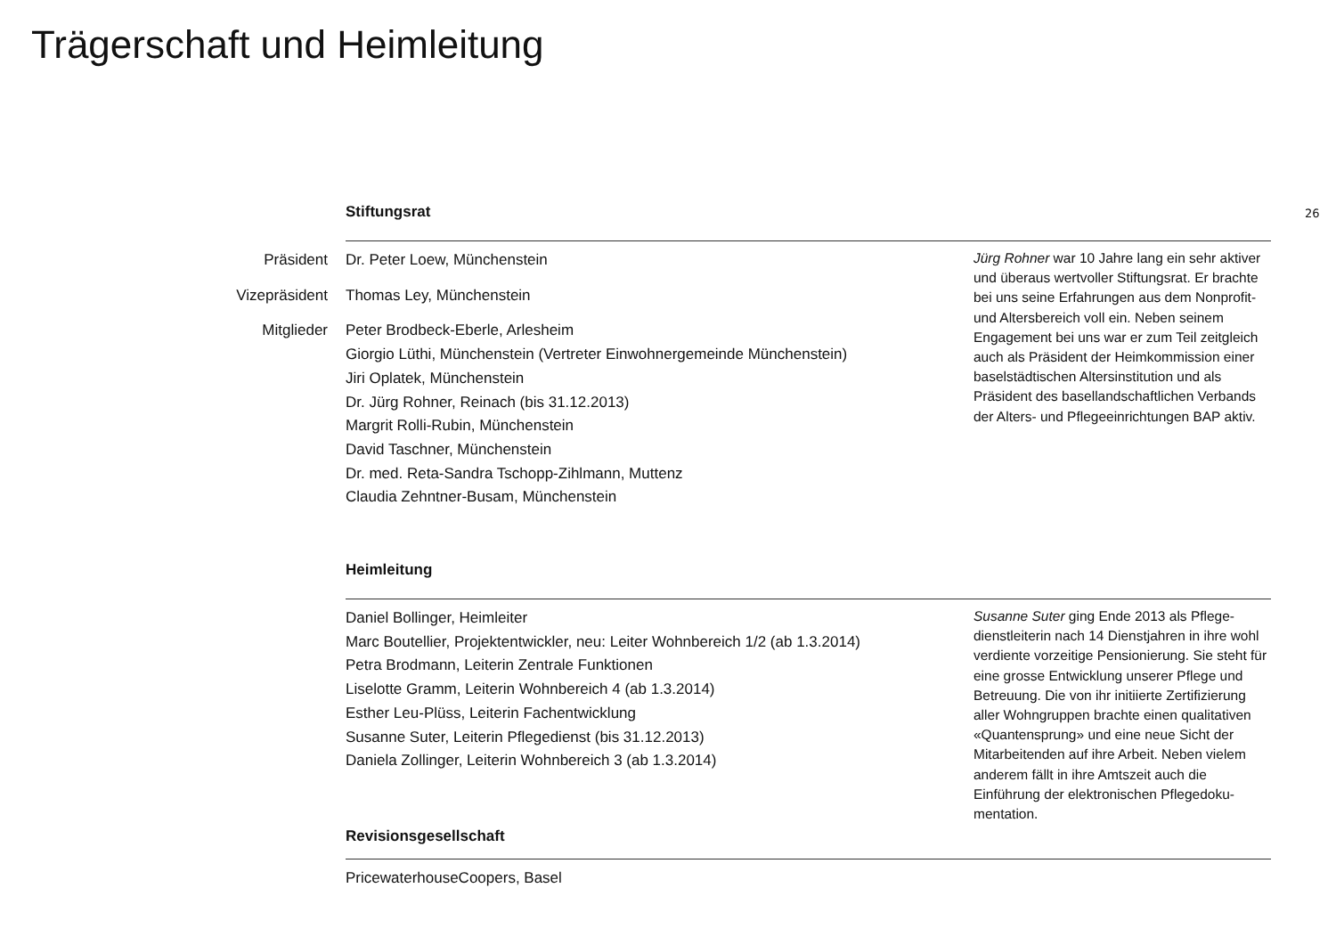Trägerschaft und Heimleitung
26
Stiftungsrat
Präsident Dr. Peter Loew, Münchenstein
Vizepräsident Thomas Ley, Münchenstein
Mitglieder
Peter Brodbeck-Eberle, Arlesheim
Giorgio Lüthi, Münchenstein (Vertreter Einwohnergemeinde Münchenstein)
Jiri Oplatek, Münchenstein
Dr. Jürg Rohner, Reinach (bis 31.12.2013)
Margrit Rolli-Rubin, Münchenstein
David Taschner, Münchenstein
Dr. med. Reta-Sandra Tschopp-Zihlmann, Muttenz
Claudia Zehntner-Busam, Münchenstein
Jürg Rohner war 10 Jahre lang ein sehr aktiver und überaus wertvoller Stiftungsrat. Er brachte bei uns seine Erfahrungen aus dem Nonprofit- und Altersbereich voll ein. Neben seinem Engagement bei uns war er zum Teil zeitgleich auch als Präsident der Heimkommission einer baselstädtischen Altersinstitution und als Präsident des basellandschaftlichen Verbands der Alters- und Pflegeeinrichtungen BAP aktiv.
Heimleitung
Daniel Bollinger, Heimleiter
Marc Boutellier, Projektentwickler, neu: Leiter Wohnbereich 1/2 (ab 1.3.2014)
Petra Brodmann, Leiterin Zentrale Funktionen
Liselotte Gramm, Leiterin Wohnbereich 4 (ab 1.3.2014)
Esther Leu-Plüss, Leiterin Fachentwicklung
Susanne Suter, Leiterin Pflegedienst (bis 31.12.2013)
Daniela Zollinger, Leiterin Wohnbereich 3 (ab 1.3.2014)
Revisionsgesellschaft
Susanne Suter ging Ende 2013 als Pflege­dienstleiterin nach 14 Dienstjahren in ihre wohl verdiente vorzeitige Pensionierung. Sie steht für eine grosse Entwicklung unserer Pflege und Betreuung. Die von ihr initiierte Zertifizierung aller Wohngruppen brachte einen qualitativen «Quanten­sprung» und eine neue Sicht der Mitarbei­tenden auf ihre Arbeit. Neben vielem anderem fällt in ihre Amtszeit auch die Einführung der elektronischen Pflegedoku­mentation.
PricewaterhouseCoopers, Basel